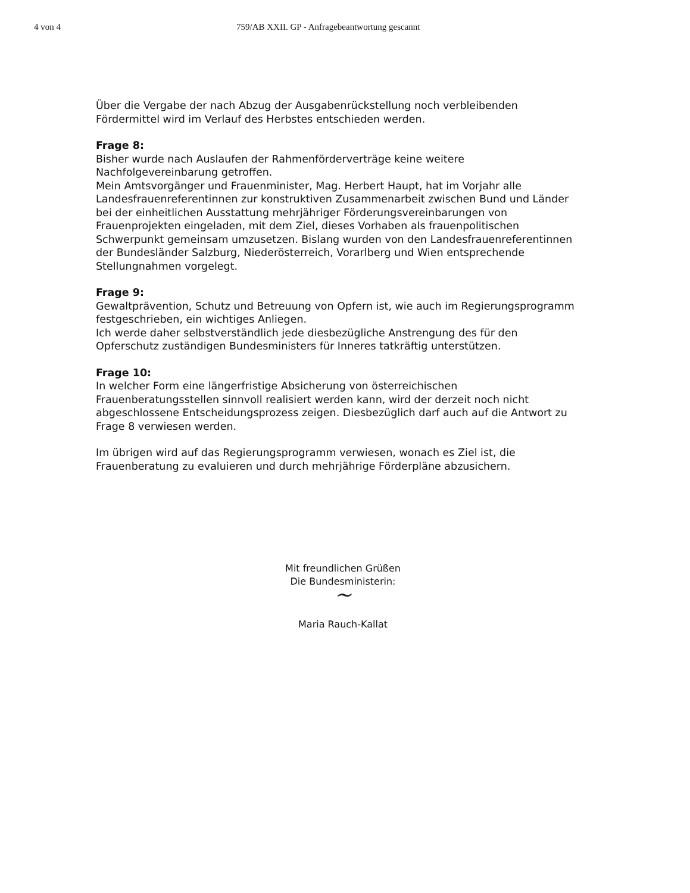4 von 4 759/AB XXII. GP - Anfragebeantwortung gescannt
Über die Vergabe der nach Abzug der Ausgabenrückstellung noch verbleibenden Fördermittel wird im Verlauf des Herbstes entschieden werden.
Frage 8:
Bisher wurde nach Auslaufen der Rahmenförderverträge keine weitere Nachfolgevereinbarung getroffen.
Mein Amtsvorgänger und Frauenminister, Mag. Herbert Haupt, hat im Vorjahr alle Landesfrauenreferentinnen zur konstruktiven Zusammenarbeit zwischen Bund und Länder bei der einheitlichen Ausstattung mehrjähriger Förderungsvereinbarungen von Frauenprojekten eingeladen, mit dem Ziel, dieses Vorhaben als frauenpolitischen Schwerpunkt gemeinsam umzusetzen. Bislang wurden von den Landesfrauenreferentinnen der Bundesländer Salzburg, Niederösterreich, Vorarlberg und Wien entsprechende Stellungnahmen vorgelegt.
Frage 9:
Gewaltprävention, Schutz und Betreuung von Opfern ist, wie auch im Regierungsprogramm festgeschrieben, ein wichtiges Anliegen.
Ich werde daher selbstverständlich jede diesbezügliche Anstrengung des für den Opferschutz zuständigen Bundesministers für Inneres tatkräftig unterstützen.
Frage 10:
In welcher Form eine längerfristige Absicherung von österreichischen Frauenberatungsstellen sinnvoll realisiert werden kann, wird der derzeit noch nicht abgeschlossene Entscheidungsprozess zeigen. Diesbezüglich darf auch auf die Antwort zu Frage 8 verwiesen werden.
Im übrigen wird auf das Regierungsprogramm verwiesen, wonach es Ziel ist, die Frauenberatung zu evaluieren und durch mehrjährige Förderpläne abzusichern.
Mit freundlichen Grüßen
Die Bundesministerin:
~
Maria Rauch-Kallat